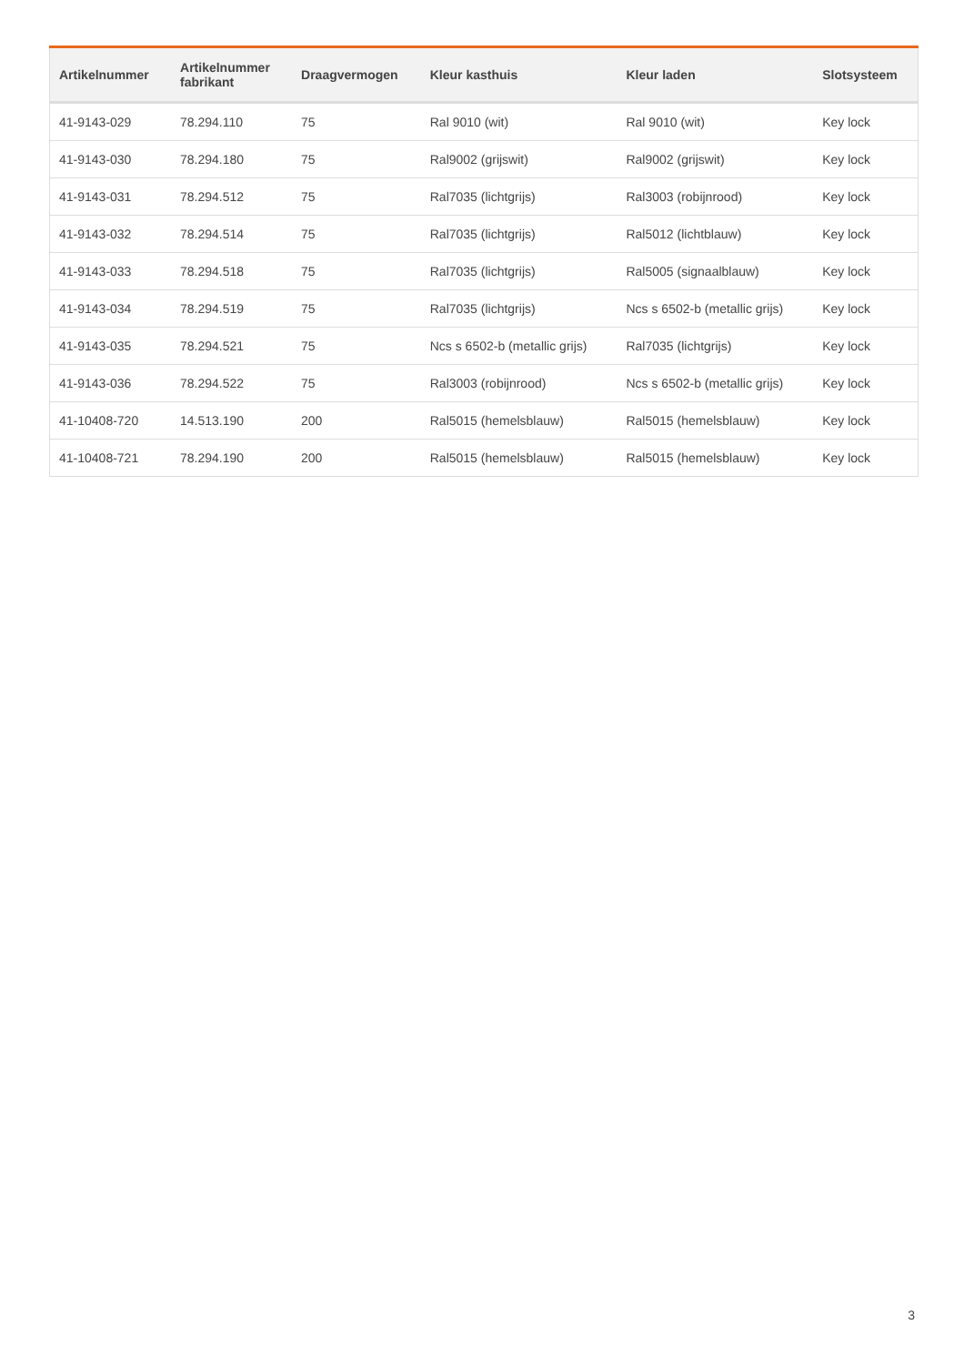| Artikelnummer | Artikelnummer fabrikant | Draagvermogen | Kleur kasthuis | Kleur laden | Slotsysteem |
| --- | --- | --- | --- | --- | --- |
| 41-9143-029 | 78.294.110 | 75 | Ral 9010 (wit) | Ral 9010 (wit) | Key lock |
| 41-9143-030 | 78.294.180 | 75 | Ral9002 (grijswit) | Ral9002 (grijswit) | Key lock |
| 41-9143-031 | 78.294.512 | 75 | Ral7035 (lichtgrijs) | Ral3003 (robijnrood) | Key lock |
| 41-9143-032 | 78.294.514 | 75 | Ral7035 (lichtgrijs) | Ral5012 (lichtblauw) | Key lock |
| 41-9143-033 | 78.294.518 | 75 | Ral7035 (lichtgrijs) | Ral5005 (signaalblauw) | Key lock |
| 41-9143-034 | 78.294.519 | 75 | Ral7035 (lichtgrijs) | Ncs s 6502-b (metallic grijs) | Key lock |
| 41-9143-035 | 78.294.521 | 75 | Ncs s 6502-b (metallic grijs) | Ral7035 (lichtgrijs) | Key lock |
| 41-9143-036 | 78.294.522 | 75 | Ral3003 (robijnrood) | Ncs s 6502-b (metallic grijs) | Key lock |
| 41-10408-720 | 14.513.190 | 200 | Ral5015 (hemelsblauw) | Ral5015 (hemelsblauw) | Key lock |
| 41-10408-721 | 78.294.190 | 200 | Ral5015 (hemelsblauw) | Ral5015 (hemelsblauw) | Key lock |
3